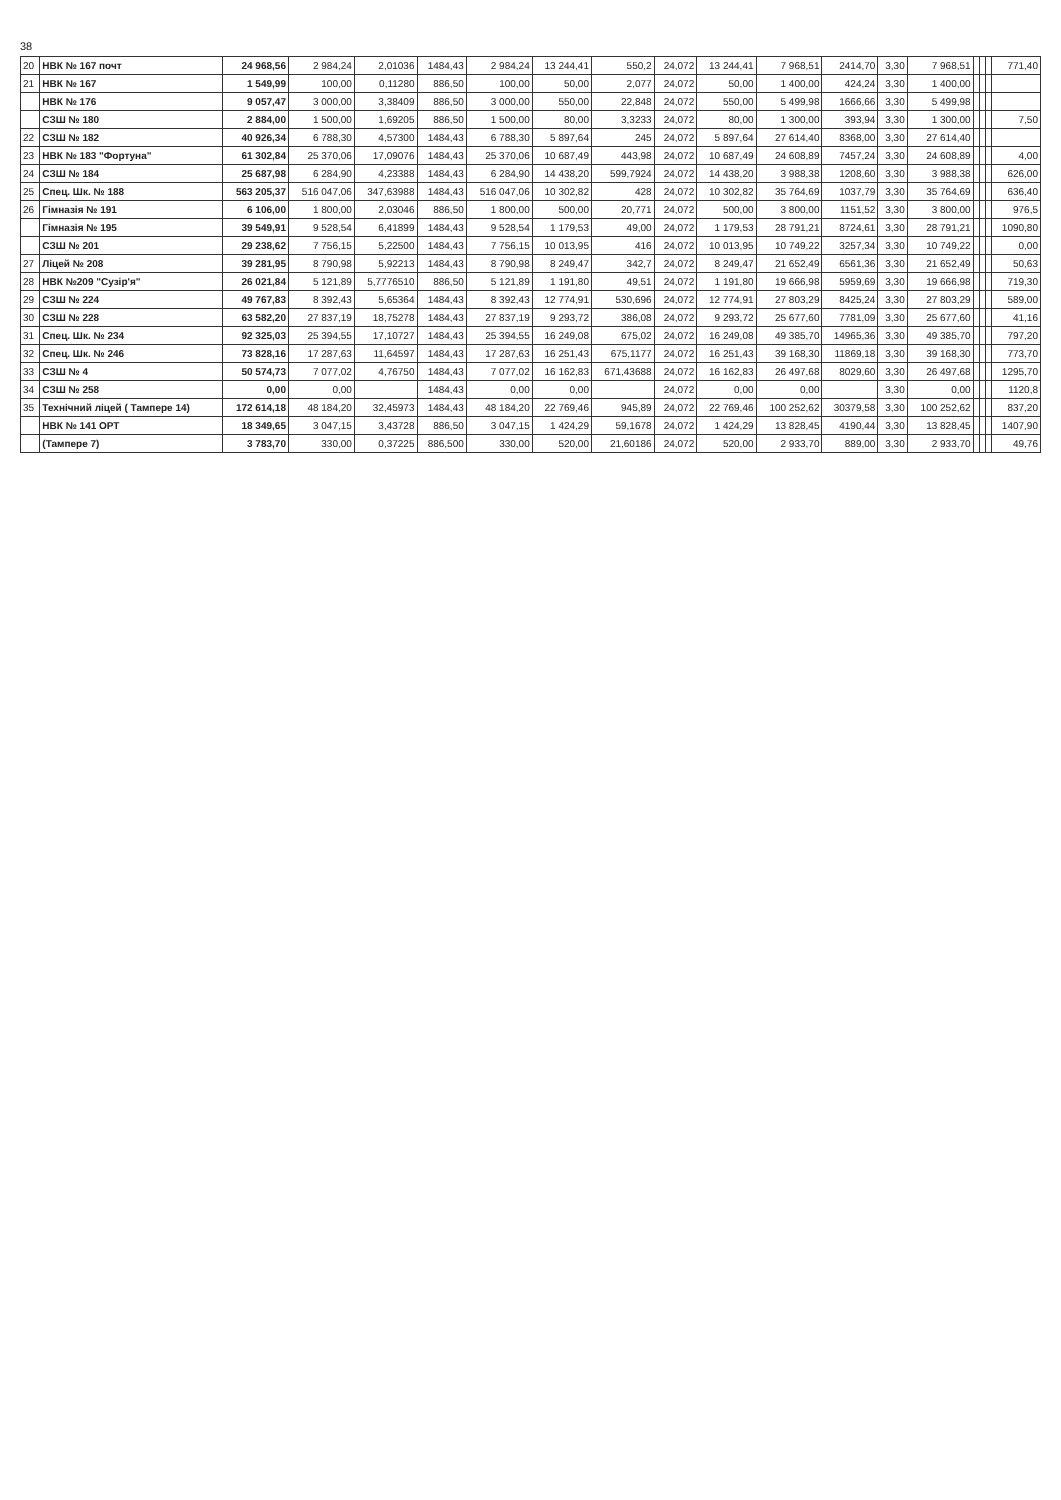38
| 20 | НВК № 167 почт | 24 968,56 | 2 984,24 | 2,01036 | 1484,43 | 2 984,24 | 13 244,41 | 550,2 | 24,072 | 13 244,41 | 7 968,51 | 2414,70 | 3,30 | 7 968,51 | | | | 771,40 |
| 21 | НВК № 167 | 1 549,99 | 100,00 | 0,11280 | 886,50 | 100,00 | 50,00 | 2,077 | 24,072 | 50,00 | 1 400,00 | 424,24 | 3,30 | 1 400,00 | | | | |
| | НВК № 176 | 9 057,47 | 3 000,00 | 3,38409 | 886,50 | 3 000,00 | 550,00 | 22,848 | 24,072 | 550,00 | 5 499,98 | 1666,66 | 3,30 | 5 499,98 | | | | |
| | СЗШ № 180 | 2 884,00 | 1 500,00 | 1,69205 | 886,50 | 1 500,00 | 80,00 | 3,3233 | 24,072 | 80,00 | 1 300,00 | 393,94 | 3,30 | 1 300,00 | | | | 7,50 |
| 22 | СЗШ № 182 | 40 926,34 | 6 788,30 | 4,57300 | 1484,43 | 6 788,30 | 5 897,64 | 245 | 24,072 | 5 897,64 | 27 614,40 | 8368,00 | 3,30 | 27 614,40 | | | | |
| 23 | НВК № 183 "Фортуна" | 61 302,84 | 25 370,06 | 17,09076 | 1484,43 | 25 370,06 | 10 687,49 | 443,98 | 24,072 | 10 687,49 | 24 608,89 | 7457,24 | 3,30 | 24 608,89 | | | | 4,00 |
| 24 | СЗШ № 184 | 25 687,98 | 6 284,90 | 4,23388 | 1484,43 | 6 284,90 | 14 438,20 | 599,7924 | 24,072 | 14 438,20 | 3 988,38 | 1208,60 | 3,30 | 3 988,38 | | | | 626,00 |
| 25 | Спец. Шк. № 188 | 563 205,37 | 516 047,06 | 347,63988 | 1484,43 | 516 047,06 | 10 302,82 | 428 | 24,072 | 10 302,82 | 35 764,69 | 1037,79 | 3,30 | 35 764,69 | | | | 636,40 |
| 26 | Гімназія № 191 | 6 106,00 | 1 800,00 | 2,03046 | 886,50 | 1 800,00 | 500,00 | 20,771 | 24,072 | 500,00 | 3 800,00 | 1151,52 | 3,30 | 3 800,00 | | | | 976,5 |
| | Гімназія № 195 | 39 549,91 | 9 528,54 | 6,41899 | 1484,43 | 9 528,54 | 1 179,53 | 49,00 | 24,072 | 1 179,53 | 28 791,21 | 8724,61 | 3,30 | 28 791,21 | | | | 1090,80 |
| | СЗШ № 201 | 29 238,62 | 7 756,15 | 5,22500 | 1484,43 | 7 756,15 | 10 013,95 | 416 | 24,072 | 10 013,95 | 10 749,22 | 3257,34 | 3,30 | 10 749,22 | | | | 0,00 |
| 27 | Ліцей № 208 | 39 281,95 | 8 790,98 | 5,92213 | 1484,43 | 8 790,98 | 8 249,47 | 342,7 | 24,072 | 8 249,47 | 21 652,49 | 6561,36 | 3,30 | 21 652,49 | | | | 50,63 |
| 28 | НВК №209 "Сузір'я" | 26 021,84 | 5 121,89 | 5,7776510 | 886,50 | 5 121,89 | 1 191,80 | 49,51 | 24,072 | 1 191,80 | 19 666,98 | 5959,69 | 3,30 | 19 666,98 | | | | 719,30 |
| 29 | СЗШ № 224 | 49 767,83 | 8 392,43 | 5,65364 | 1484,43 | 8 392,43 | 12 774,91 | 530,696 | 24,072 | 12 774,91 | 27 803,29 | 8425,24 | 3,30 | 27 803,29 | | | | 589,00 |
| 30 | СЗШ № 228 | 63 582,20 | 27 837,19 | 18,75278 | 1484,43 | 27 837,19 | 9 293,72 | 386,08 | 24,072 | 9 293,72 | 25 677,60 | 7781,09 | 3,30 | 25 677,60 | | | | 41,16 |
| 31 | Спец. Шк. № 234 | 92 325,03 | 25 394,55 | 17,10727 | 1484,43 | 25 394,55 | 16 249,08 | 675,02 | 24,072 | 16 249,08 | 49 385,70 | 14965,36 | 3,30 | 49 385,70 | | | | 797,20 |
| 32 | Спец. Шк. № 246 | 73 828,16 | 17 287,63 | 11,64597 | 1484,43 | 17 287,63 | 16 251,43 | 675,1177 | 24,072 | 16 251,43 | 39 168,30 | 11869,18 | 3,30 | 39 168,30 | | | | 773,70 |
| 33 | СЗШ № 4 | 50 574,73 | 7 077,02 | 4,76750 | 1484,43 | 7 077,02 | 16 162,83 | 671,43688 | 24,072 | 16 162,83 | 26 497,68 | 8029,60 | 3,30 | 26 497,68 | | | | 1295,70 |
| 34 | СЗШ № 258 | 0,00 | 0,00 | | 1484,43 | 0,00 | 0,00 | | 24,072 | 0,00 | 0,00 | | 3,30 | 0,00 | | | | 1120,8 |
| 35 | Технічний ліцей ( Тампере 14) | 172 614,18 | 48 184,20 | 32,45973 | 1484,43 | 48 184,20 | 22 769,46 | 945,89 | 24,072 | 22 769,46 | 100 252,62 | 30379,58 | 3,30 | 100 252,62 | | | | 837,20 |
| | НВК № 141 ОРТ | 18 349,65 | 3 047,15 | 3,43728 | 886,50 | 3 047,15 | 1 424,29 | 59,1678 | 24,072 | 1 424,29 | 13 828,45 | 4190,44 | 3,30 | 13 828,45 | | | | 1407,90 |
| | (Тампере 7) | 3 783,70 | 330,00 | 0,37225 | 886,500 | 330,00 | 520,00 | 21,60186 | 24,072 | 520,00 | 2 933,70 | 889,00 | 3,30 | 2 933,70 | | | | 49,76 |